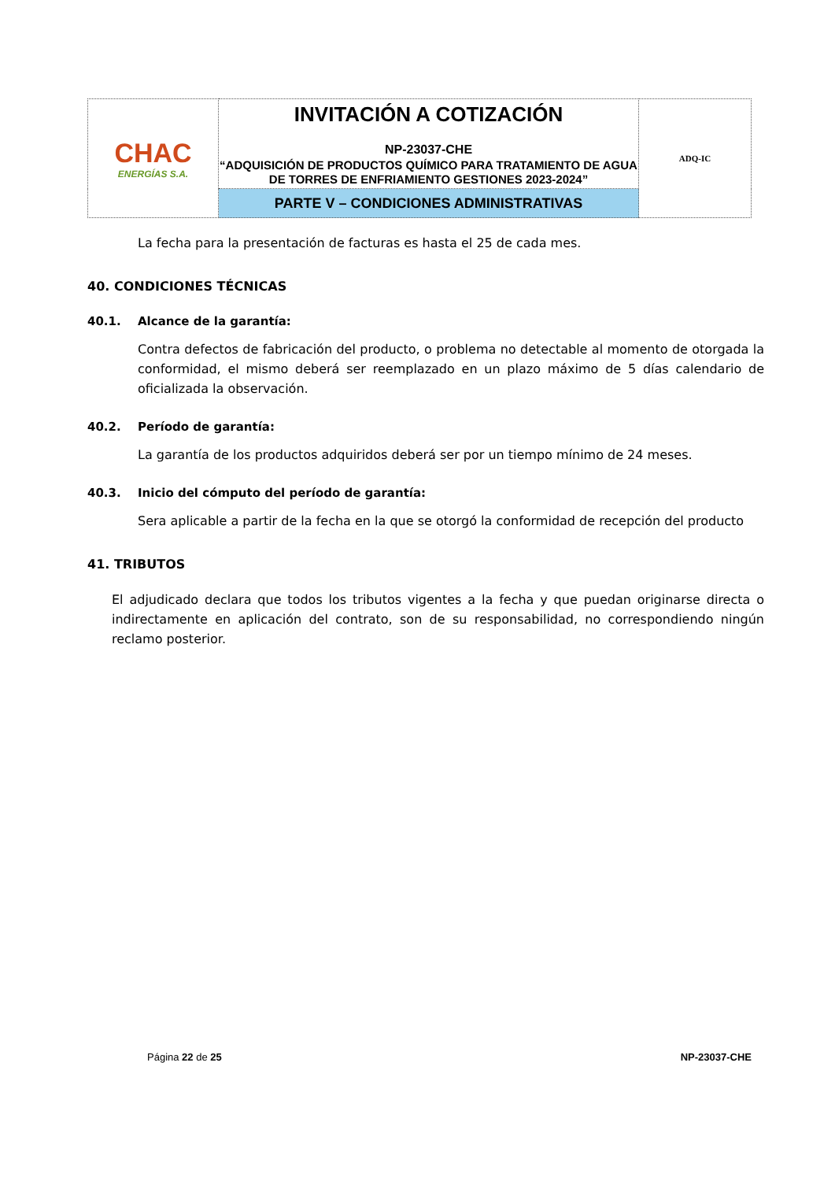| CHAC ENERGÍAS S.A. | INVITACIÓN A COTIZACIÓN NP-23037-CHE “ADQUISICIÓN DE PRODUCTOS QUÍMICO PARA TRATAMIENTO DE AGUA DE TORRES DE ENFRIAMIENTO GESTIONES 2023-2024” | ADQ-IC |
| | PARTE V – CONDICIONES ADMINISTRATIVAS | |
La fecha para la presentación de facturas es hasta el 25 de cada mes.
40. CONDICIONES TÉCNICAS
40.1. Alcance de la garantía:
Contra defectos de fabricación del producto, o problema no detectable al momento de otorgada la conformidad, el mismo deberá ser reemplazado en un plazo máximo de 5 días calendario de oficializada la observación.
40.2. Período de garantía:
La garantía de los productos adquiridos deberá ser por un tiempo mínimo de 24 meses.
40.3. Inicio del cómputo del período de garantía:
Sera aplicable a partir de la fecha en la que se otorgó la conformidad de recepción del producto
41. TRIBUTOS
El adjudicado declara que todos los tributos vigentes a la fecha y que puedan originarse directa o indirectamente en aplicación del contrato, son de su responsabilidad, no correspondiendo ningún reclamo posterior.
Página 22 de 25 NP-23037-CHE